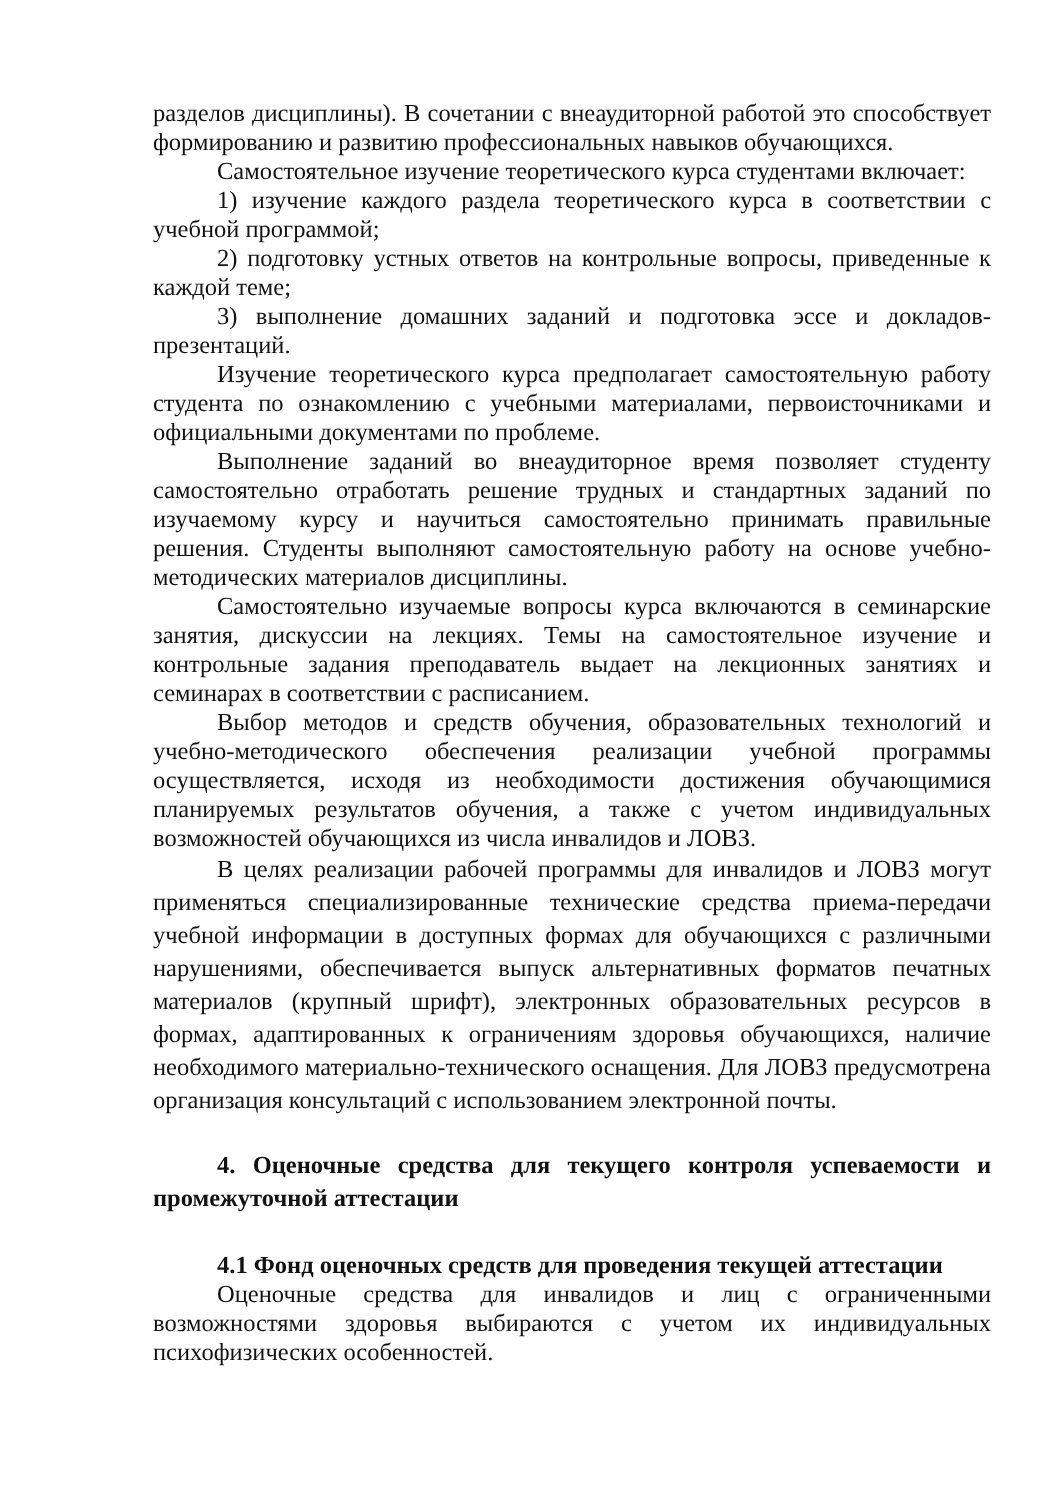разделов дисциплины). В сочетании с внеаудиторной работой это способствует формированию и развитию профессиональных навыков обучающихся.
Самостоятельное изучение теоретического курса студентами включает:
1) изучение каждого раздела теоретического курса в соответствии с учебной программой;
2) подготовку устных ответов на контрольные вопросы, приведенные к каждой теме;
3) выполнение домашних заданий и подготовка эссе и докладов-презентаций.
Изучение теоретического курса предполагает самостоятельную работу студента по ознакомлению с учебными материалами, первоисточниками и официальными документами по проблеме.
Выполнение заданий во внеаудиторное время позволяет студенту самостоятельно отработать решение трудных и стандартных заданий по изучаемому курсу и научиться самостоятельно принимать правильные решения. Студенты выполняют самостоятельную работу на основе учебно-методических материалов дисциплины.
Самостоятельно изучаемые вопросы курса включаются в семинарские занятия, дискуссии на лекциях. Темы на самостоятельное изучение и контрольные задания преподаватель выдает на лекционных занятиях и семинарах в соответствии с расписанием.
Выбор методов и средств обучения, образовательных технологий и учебно-методического обеспечения реализации учебной программы осуществляется, исходя из необходимости достижения обучающимися планируемых результатов обучения, а также с учетом индивидуальных возможностей обучающихся из числа инвалидов и ЛОВЗ.
В целях реализации рабочей программы для инвалидов и ЛОВЗ могут применяться специализированные технические средства приема-передачи учебной информации в доступных формах для обучающихся с различными нарушениями, обеспечивается выпуск альтернативных форматов печатных материалов (крупный шрифт), электронных образовательных ресурсов в формах, адаптированных к ограничениям здоровья обучающихся, наличие необходимого материально-технического оснащения. Для ЛОВЗ предусмотрена организация консультаций с использованием электронной почты.
4. Оценочные средства для текущего контроля успеваемости и промежуточной аттестации
4.1 Фонд оценочных средств для проведения текущей аттестации
Оценочные средства для инвалидов и лиц с ограниченными возможностями здоровья выбираются с учетом их индивидуальных психофизических особенностей.